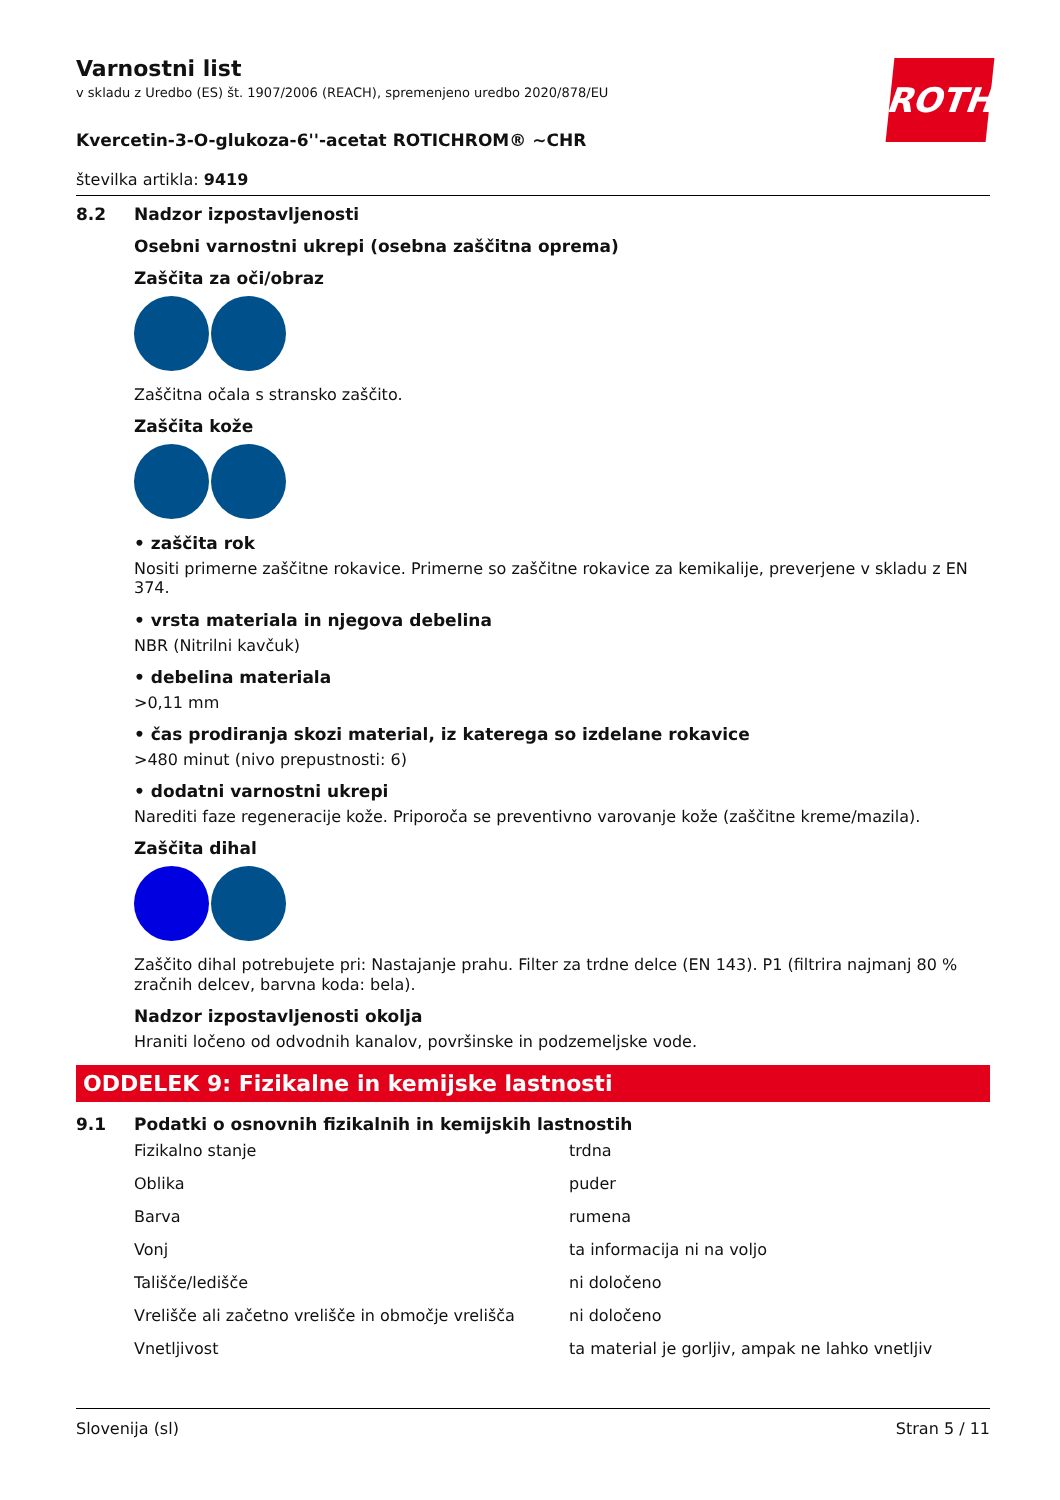ROTH
Varnostni list
v skladu z Uredbo (ES) št. 1907/2006 (REACH), spremenjeno uredbo 2020/878/EU
Kvercetin-3-O-glukoza-6''-acetat ROTICHROM® ~CHR
številka artikla: 9419
8.2 Nadzor izpostavljenosti
Osebni varnostni ukrepi (osebna zaščitna oprema)
Zaščita za oči/obraz
Zaščitna očala s stransko zaščito.
Zaščita kože
• zaščita rok
Nositi primerne zaščitne rokavice. Primerne so zaščitne rokavice za kemikalije, preverjene v skladu z EN 374.
• vrsta materiala in njegova debelina
NBR (Nitrilni kavčuk)
• debelina materiala
>0,11 mm
• čas prodiranja skozi material, iz katerega so izdelane rokavice
>480 minut (nivo prepustnosti: 6)
• dodatni varnostni ukrepi
Narediti faze regeneracije kože. Priporoča se preventivno varovanje kože (zaščitne kreme/mazila).
Zaščita dihal
Zaščito dihal potrebujete pri: Nastajanje prahu. Filter za trdne delce (EN 143). P1 (filtrira najmanj 80 % zračnih delcev, barvna koda: bela).
Nadzor izpostavljenosti okolja
Hraniti ločeno od odvodnih kanalov, površinske in podzemeljske vode.
ODDELEK 9: Fizikalne in kemijske lastnosti
9.1 Podatki o osnovnih fizikalnih in kemijskih lastnostih
| Fizikalno stanje | trdna |
| Oblika | puder |
| Barva | rumena |
| Vonj | ta informacija ni na voljo |
| Tališče/ledišče | ni določeno |
| Vrelišče ali začetno vrelišče in območje vrelišča | ni določeno |
| Vnetljivost | ta material je gorljiv, ampak ne lahko vnetljiv |
Slovenija (sl) Stran 5 / 11